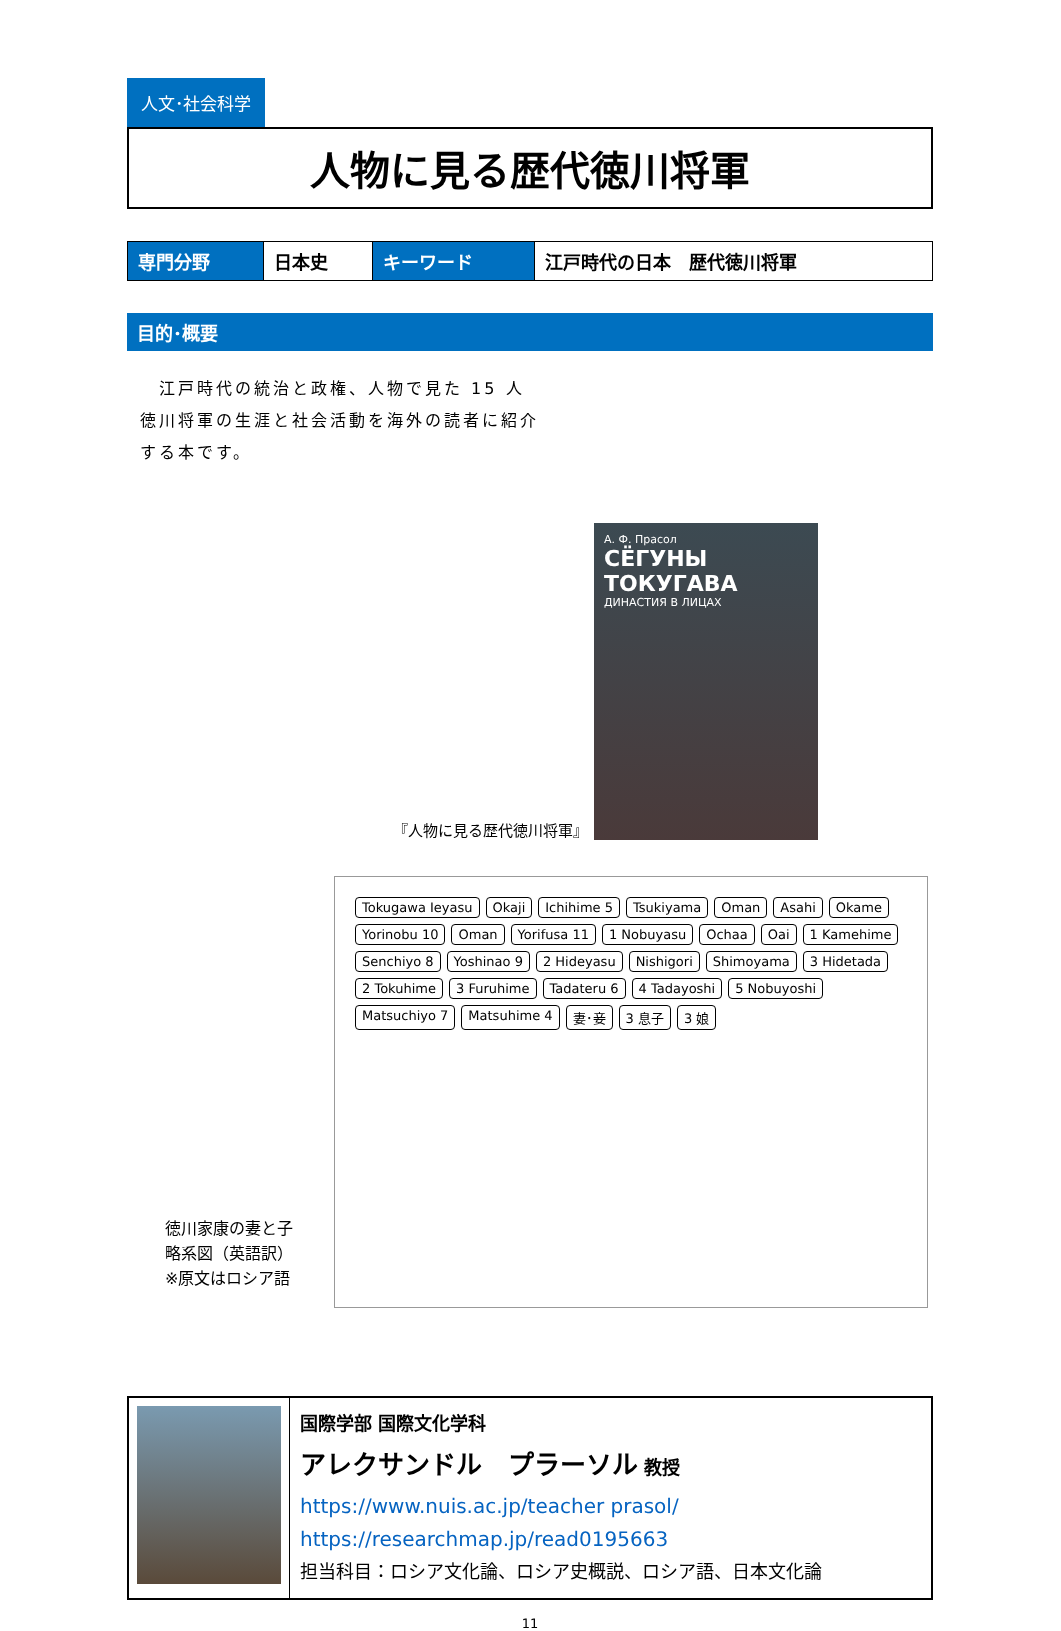人文･社会科学
人物に見る歴代徳川将軍
| 専門分野 | 日本史 | キーワード | 江戸時代の日本 歴代徳川将軍 |
目的･概要
　江戸時代の統治と政権、人物で見た 15 人徳川将軍の生涯と社会活動を海外の読者に紹介する本です。
『人物に見る歴代徳川将軍』
А. Ф. Прасол
СЁГУНЫ ТОКУГАВА
ДИНАСТИЯ В ЛИЦАХ
徳川家康の妻と子
略系図（英語訳）
※原文はロシア語
Tokugawa Ieyasu Okaji Ichihime 5 Tsukiyama Oman Asahi Okame Yorinobu 10 Oman Yorifusa 11 1 Nobuyasu Ochaa Oai 1 Kamehime Senchiyo 8 Yoshinao 9 2 Hideyasu Nishigori Shimoyama 3 Hidetada 2 Tokuhime 3 Furuhime Tadateru 6 4 Tadayoshi 5 Nobuyoshi Matsuchiyo 7 Matsuhime 4 妻･妾 3 息子 3 娘
国際学部 国際文化学科
アレクサンドル　プラーソル 教授
https://www.nuis.ac.jp/teacher prasol/
https://researchmap.jp/read0195663
担当科目：ロシア文化論、ロシア史概説、ロシア語、日本文化論
11